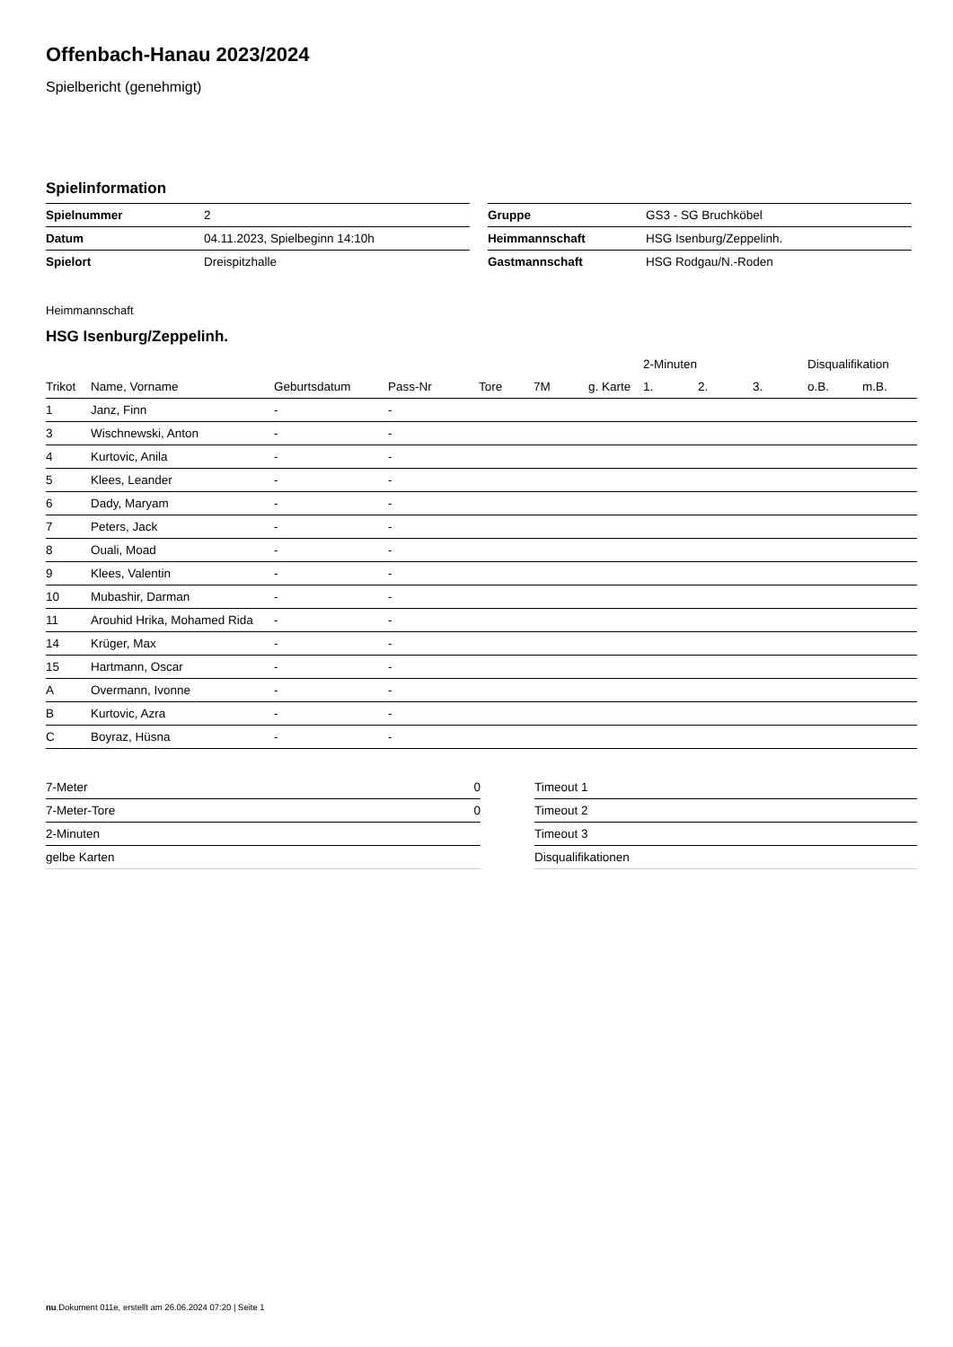Offenbach-Hanau 2023/2024
Spielbericht (genehmigt)
Spielinformation
| Spielnummer | 2 |
| Datum | 04.11.2023, Spielbeginn 14:10h |
| Spielort | Dreispitzhalle |
| Gruppe | GS3 - SG Bruchköbel |
| Heimmannschaft | HSG Isenburg/Zeppelinh. |
| Gastmannschaft | HSG Rodgau/N.-Roden |
Heimmannschaft
HSG Isenburg/Zeppelinh.
| | | | | | | | 2-Minuten | | | Disqualifikation | |
| --- | --- | --- | --- | --- | --- | --- | --- | --- | --- | --- | --- |
| Trikot | Name, Vorname | Geburtsdatum | Pass-Nr | Tore | 7M | g. Karte | 1. | 2. | 3. | o.B. | m.B. |
| 1 | Janz, Finn | - | - | | | | | | | | |
| 3 | Wischnewski, Anton | - | - | | | | | | | | |
| 4 | Kurtovic, Anila | - | - | | | | | | | | |
| 5 | Klees, Leander | - | - | | | | | | | | |
| 6 | Dady, Maryam | - | - | | | | | | | | |
| 7 | Peters, Jack | - | - | | | | | | | | |
| 8 | Ouali, Moad | - | - | | | | | | | | |
| 9 | Klees, Valentin | - | - | | | | | | | | |
| 10 | Mubashir, Darman | - | - | | | | | | | | |
| 11 | Arouhid Hrika, Mohamed Rida | - | - | | | | | | | | |
| 14 | Krüger, Max | - | - | | | | | | | | |
| 15 | Hartmann, Oscar | - | - | | | | | | | | |
| A | Overmann, Ivonne | - | - | | | | | | | | |
| B | Kurtovic, Azra | - | - | | | | | | | | |
| C | Boyraz, Hüsna | - | - | | | | | | | | |
| 7-Meter | 0 |
| 7-Meter-Tore | 0 |
| 2-Minuten | |
| gelbe Karten | |
| Timeout 1 |
| Timeout 2 |
| Timeout 3 |
| Disqualifikationen |
nu.Dokument 011e, erstellt am 26.06.2024 07:20 | Seite 1